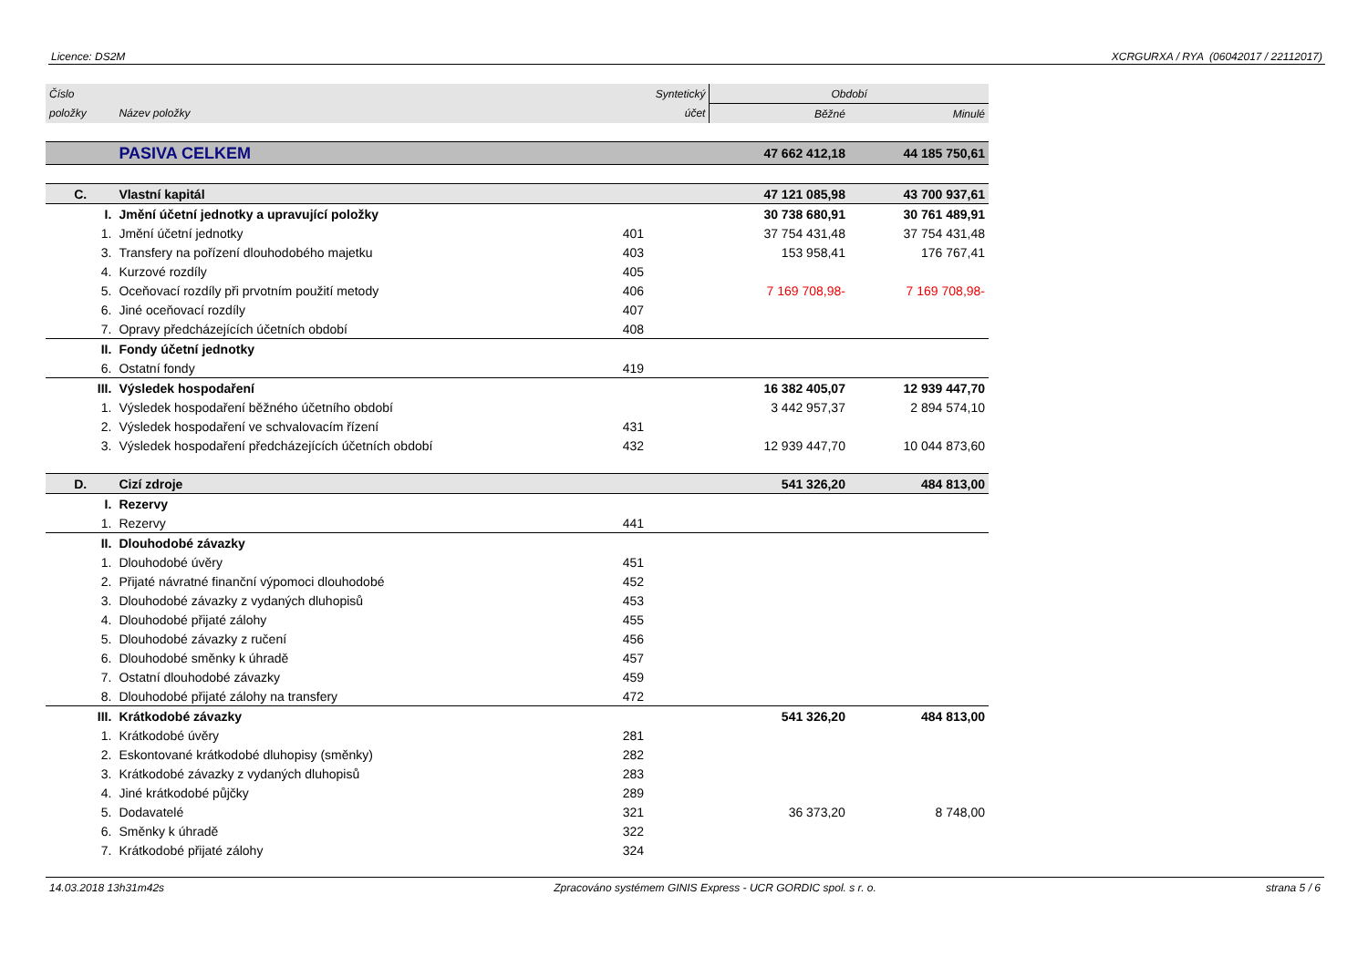Licence: DS2M XCRGURXA / RYA (06042017 / 22112017)
| Číslo | | Syntetický | Období | |
| --- | --- | --- | --- | --- |
| položky | Název položky | účet | Běžné | Minulé |
| | PASIVA CELKEM | | 47 662 412,18 | 44 185 750,61 |
| C. | Vlastní kapitál | | 47 121 085,98 | 43 700 937,61 |
| I. | Jmění účetní jednotky a upravující položky | | 30 738 680,91 | 30 761 489,91 |
| 1. | Jmění účetní jednotky | 401 | 37 754 431,48 | 37 754 431,48 |
| 3. | Transfery na pořízení dlouhodobého majetku | 403 | 153 958,41 | 176 767,41 |
| 4. | Kurzové rozdíly | 405 | | |
| 5. | Oceňovací rozdíly při prvotním použití metody | 406 | 7 169 708,98- | 7 169 708,98- |
| 6. | Jiné oceňovací rozdíly | 407 | | |
| 7. | Opravy předcházejících účetních období | 408 | | |
| II. | Fondy účetní jednotky | | | |
| 6. | Ostatní fondy | 419 | | |
| III. | Výsledek hospodaření | | 16 382 405,07 | 12 939 447,70 |
| 1. | Výsledek hospodaření běžného účetního období | | 3 442 957,37 | 2 894 574,10 |
| 2. | Výsledek hospodaření ve schvalovacím řízení | 431 | | |
| 3. | Výsledek hospodaření předcházejících účetních období | 432 | 12 939 447,70 | 10 044 873,60 |
| D. | Cizí zdroje | | 541 326,20 | 484 813,00 |
| I. | Rezervy | | | |
| 1. | Rezervy | 441 | | |
| II. | Dlouhodobé závazky | | | |
| 1. | Dlouhodobé úvěry | 451 | | |
| 2. | Přijaté návratné finanční výpomoci dlouhodobé | 452 | | |
| 3. | Dlouhodobé závazky z vydaných dluhopisů | 453 | | |
| 4. | Dlouhodobé přijaté zálohy | 455 | | |
| 5. | Dlouhodobé závazky z ručení | 456 | | |
| 6. | Dlouhodobé směnky k úhradě | 457 | | |
| 7. | Ostatní dlouhodobé závazky | 459 | | |
| 8. | Dlouhodobé přijaté zálohy na transfery | 472 | | |
| III. | Krátkodobé závazky | | 541 326,20 | 484 813,00 |
| 1. | Krátkodobé úvěry | 281 | | |
| 2. | Eskontované krátkodobé dluhopisy (směnky) | 282 | | |
| 3. | Krátkodobé závazky z vydaných dluhopisů | 283 | | |
| 4. | Jiné krátkodobé půjčky | 289 | | |
| 5. | Dodavatelé | 321 | 36 373,20 | 8 748,00 |
| 6. | Směnky k úhradě | 322 | | |
| 7. | Krátkodobé přijaté zálohy | 324 | | |
14.03.2018 13h31m42s Zpracováno systémem GINIS Express - UCR GORDIC spol. s r. o. strana 5 / 6